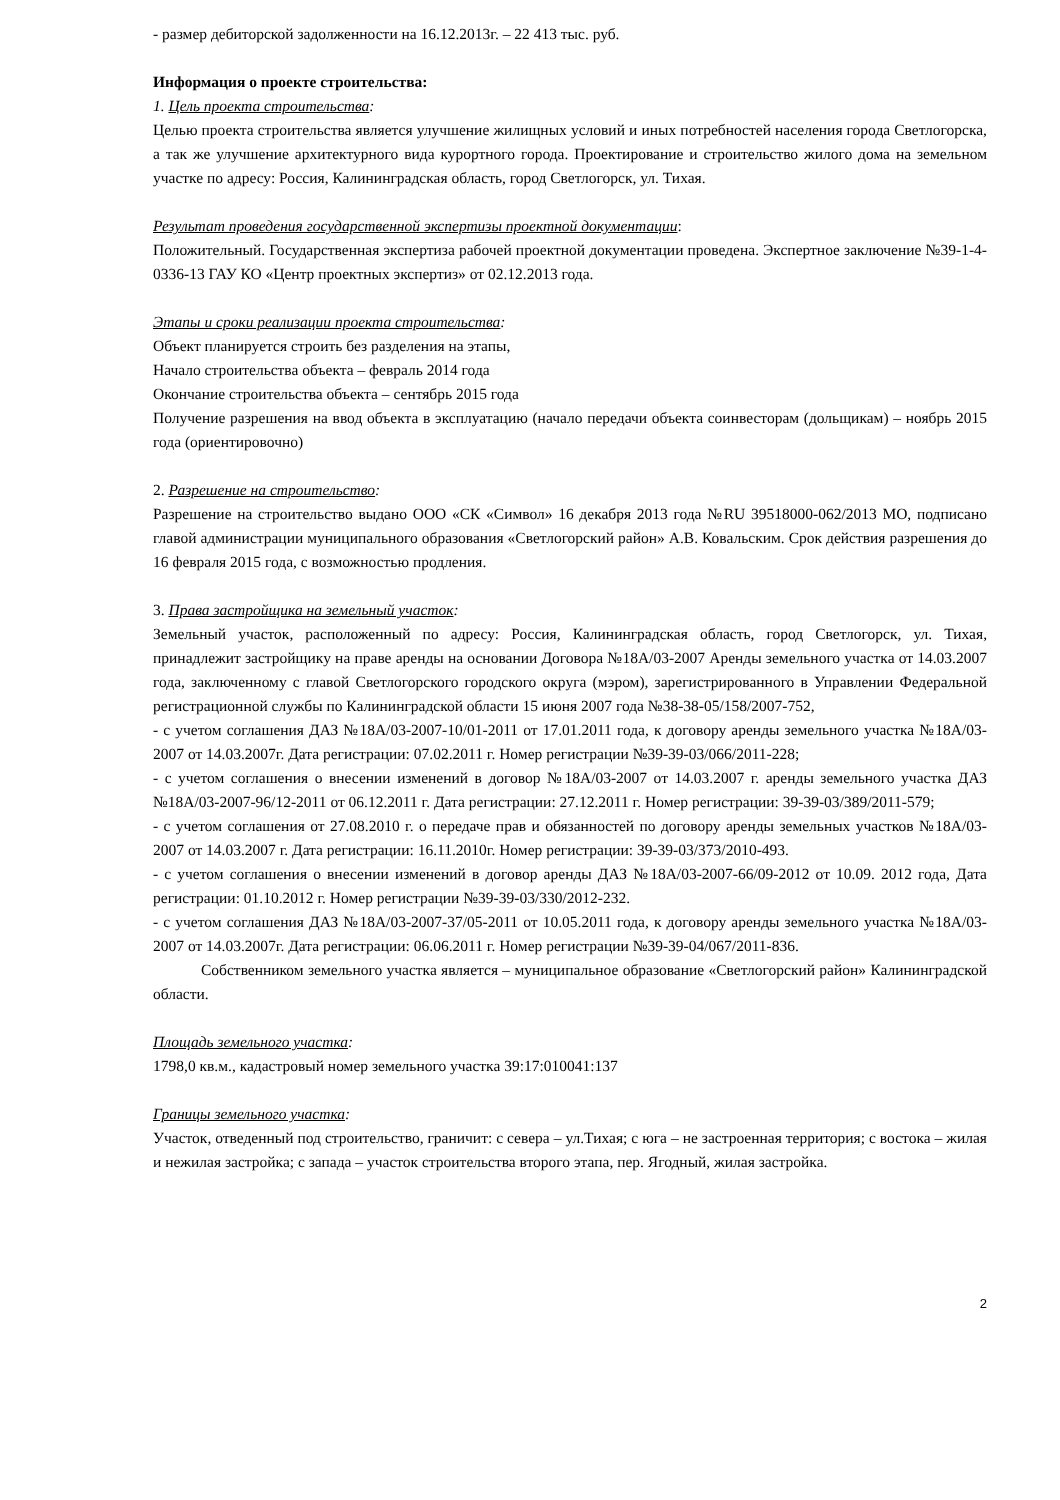- размер дебиторской задолженности на 16.12.2013г. – 22 413 тыс. руб.
Информация о проекте строительства:
1. Цель проекта строительства:
Целью проекта строительства является улучшение жилищных условий и иных потребностей населения города Светлогорска, а так же улучшение архитектурного вида курортного города. Проектирование и строительство жилого дома на земельном участке по адресу: Россия, Калининградская область, город Светлогорск, ул. Тихая.
Результат проведения государственной экспертизы проектной документации:
Положительный. Государственная экспертиза рабочей проектной документации проведена. Экспертное заключение №39-1-4-0336-13 ГАУ КО «Центр проектных экспертиз» от 02.12.2013 года.
Этапы и сроки реализации проекта строительства:
Объект планируется строить без разделения на этапы,
Начало строительства объекта – февраль 2014 года
Окончание строительства объекта – сентябрь 2015 года
Получение разрешения на ввод объекта в эксплуатацию (начало передачи объекта соинвесторам (дольщикам) – ноябрь 2015 года (ориентировочно)
2. Разрешение на строительство:
Разрешение на строительство выдано ООО «СК «Символ» 16 декабря 2013 года №RU 39518000-062/2013 МО, подписано главой администрации муниципального образования «Светлогорский район» А.В. Ковальским. Срок действия разрешения до 16 февраля 2015 года, с возможностью продления.
3. Права застройщика на земельный участок:
Земельный участок, расположенный по адресу: Россия, Калининградская область, город Светлогорск, ул. Тихая, принадлежит застройщику на праве аренды на основании Договора №18А/03-2007 Аренды земельного участка от 14.03.2007 года, заключенному с главой Светлогорского городского округа (мэром), зарегистрированного в Управлении Федеральной регистрационной службы по Калининградской области 15 июня 2007 года №38-38-05/158/2007-752,
- с учетом соглашения ДАЗ №18А/03-2007-10/01-2011 от 17.01.2011 года, к договору аренды земельного участка №18А/03-2007 от 14.03.2007г. Дата регистрации: 07.02.2011 г. Номер регистрации №39-39-03/066/2011-228;
- с учетом соглашения о внесении изменений в договор №18А/03-2007 от 14.03.2007 г. аренды земельного участка ДАЗ №18А/03-2007-96/12-2011 от 06.12.2011 г. Дата регистрации: 27.12.2011 г. Номер регистрации: 39-39-03/389/2011-579;
- с учетом соглашения от 27.08.2010 г. о передаче прав и обязанностей по договору аренды земельных участков №18А/03-2007 от 14.03.2007 г. Дата регистрации: 16.11.2010г. Номер регистрации: 39-39-03/373/2010-493.
- с учетом соглашения о внесении изменений в договор аренды ДАЗ №18А/03-2007-66/09-2012 от 10.09. 2012 года, Дата регистрации: 01.10.2012 г. Номер регистрации №39-39-03/330/2012-232.
- с учетом соглашения ДАЗ №18А/03-2007-37/05-2011 от 10.05.2011 года, к договору аренды земельного участка №18А/03-2007 от 14.03.2007г. Дата регистрации: 06.06.2011 г. Номер регистрации №39-39-04/067/2011-836.
Собственником земельного участка является – муниципальное образование «Светлогорский район» Калининградской области.
Площадь земельного участка:
1798,0 кв.м., кадастровый номер земельного участка 39:17:010041:137
Границы земельного участка:
Участок, отведенный под строительство, граничит: с севера – ул.Тихая; с юга – не застроенная территория; с востока – жилая и нежилая застройка; с запада – участок строительства второго этапа, пер. Ягодный, жилая застройка.
2